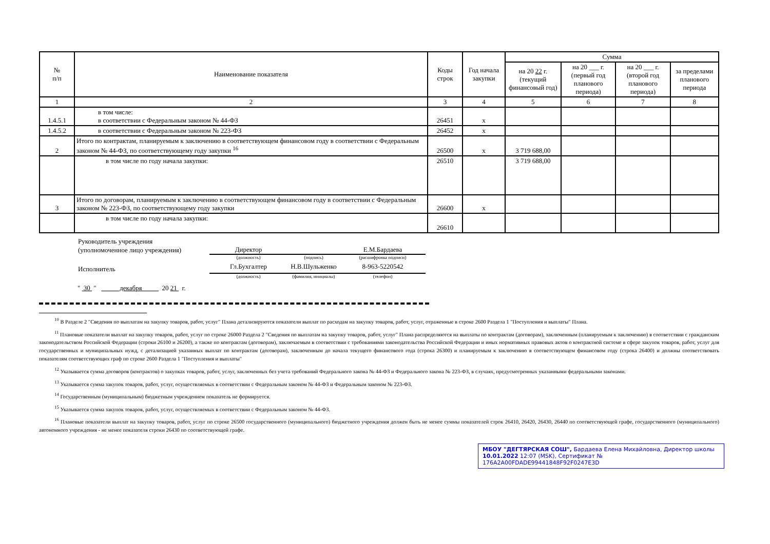| № п/п | Наименование показателя | Коды строк | Год начала закупки | Сумма | | | |
| --- | --- | --- | --- | --- | --- | --- | --- |
| | | | | на 20 22 г. (текущий финансовый год) | на 20 ___ г. (первый год планового периода) | на 20 ___ г. (второй год планового периода) | за пределами планового периода |
| 1 | 2 | 3 | 4 | 5 | 6 | 7 | 8 |
| 1.4.5.1 | в том числе: в соответствии с Федеральным законом № 44-ФЗ | 26451 | х | | | | |
| 1.4.5.2 | в соответствии с Федеральным законом № 223-ФЗ | 26452 | х | | | | |
| 2 | Итого по контрактам, планируемым к заключению в соответствующем финансовом году в соответствии с Федеральным законом № 44-ФЗ, по соответствующему году закупки <sup>16</sup> | 26500 | х | 3 719 688,00 | | | |
| | в том числе по году начала закупки: | 26510 | | 3 719 688,00 | | | |
| 3 | Итого по договорам, планируемым к заключению в соответствующем финансовом году в соответствии с Федеральным законом № 223-ФЗ, по соответствующему году закупки | 26600 | х | | | | |
| | в том числе по году начала закупки: | 26610 | | | | | |
| Руководитель учреждения | | | |
| (уполномоченное лицо учреждения) | Директор | | Е.М.Бардаева |
| | (должность) | (подпись) | (расшифровка подписи) |
| Исполнитель | Гл.Бухгалтер | Н.В.Шульженко | 8-963-5220542 |
| | (должность) | (фамилия, инициалы) | (телефон) |
" 30 " декабря 20 21 г.
<sup>10</sup> В Разделе 2 "Сведения по выплатам на закупку товаров, работ, услуг" Плана детализируются показатели выплат по расходам на закупку товаров, работ, услуг, отраженные в строке 2600 Раздела 1 "Поступления и выплаты" Плана.
<sup>11</sup> Плановые показатели выплат на закупку товаров, работ, услуг по строке 26000 Раздела 2 "Сведения по выплатам на закупку товаров, работ, услуг" Плана распределяются на выплаты по контрактам (договорам), заключенным (планируемым к заключению) в соответствии с гражданским законодательством Российской Федерации (строки 26100 и 26200), а также по контрактам (договорам), заключаемым в соответствии с требованиями законодательства Российской Федерации и иных нормативных правовых актов о контрактной системе в сфере закупок товаров, работ, услуг для государственных и муниципальных нужд, с детализацией указанных выплат по контрактам (договорам), заключенным до начала текущего финансового года (строка 26300) и планируемым к заключению в соответствующем финансовом году (строка 26400) и должны соответствовать показателям соответствующих граф по строке 2600 Раздела 1 "Поступления и выплаты"
<sup>12</sup> Указывается сумма договоров (контрактов) о закупках товаров, работ, услуг, заключенных без учета требований Федерального закона № 44-ФЗ и Федерального закона № 223-ФЗ, в случаях, предусмотренных указанными федеральными законами.
<sup>13</sup> Указывается сумма закупок товаров, работ, услуг, осуществляемых в соответствии с Федеральным законом № 44-ФЗ и Федеральным законом № 223-ФЗ.
<sup>14</sup> Государственным (муниципальным) бюджетным учреждением показатель не формируется.
<sup>15</sup> Указывается сумма закупок товаров, работ, услуг, осуществляемых в соответствии с Федеральным законом № 44-ФЗ.
<sup>16</sup> Плановые показатели выплат на закупку товаров, работ, услуг по строке 26500 государственного (муниципального) бюджетного учреждения должен быть не менее суммы показателей строк 26410, 26420, 26430, 26440 по соответствующей графе, государственного (муниципального) автономного учреждения - не менее показателя строки 26430 по соответствующей графе.
МБОУ "ДЕГТЯРСКАЯ СОШ", Бардаева Елена Михайловна, Директор школы
10.01.2022 12:07 (MSK), Сертификат № 176A2A00FDADE99441848F92F0247E3D